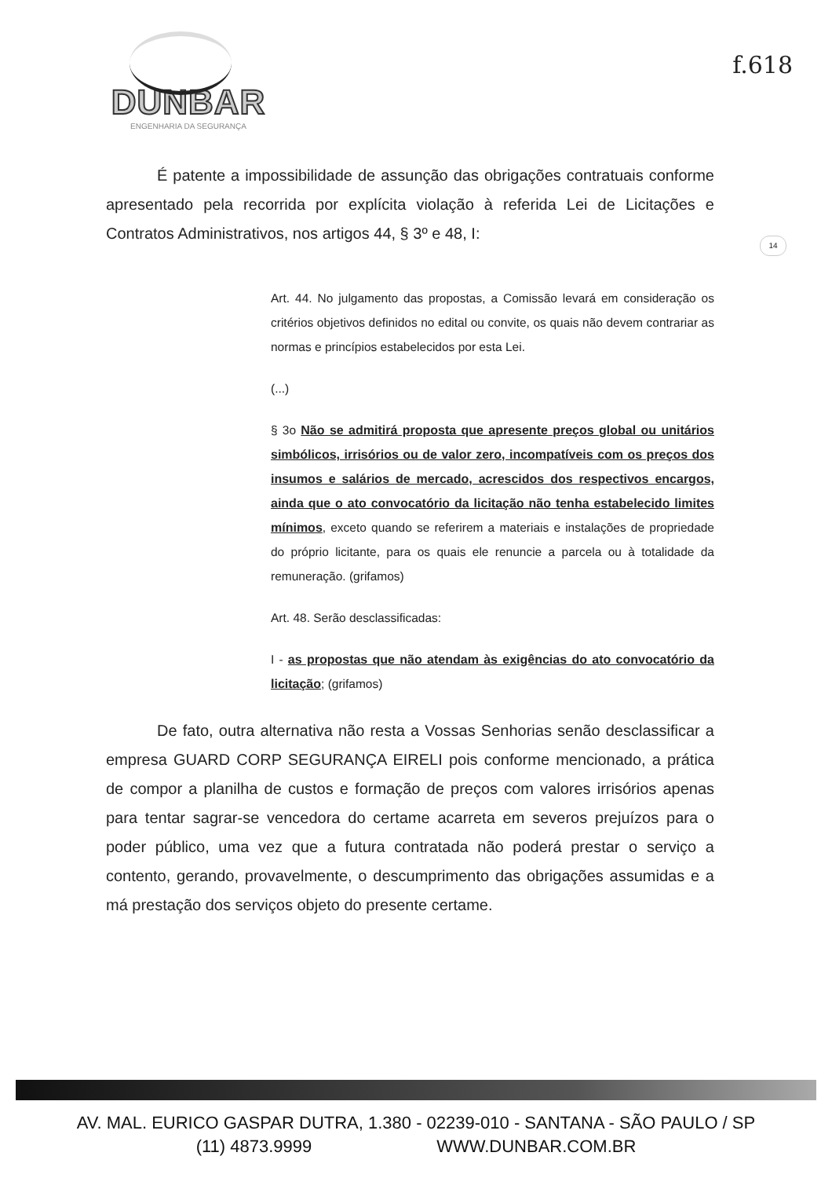DUNBAR
ENGENHARIA DA SEGURANÇA
f.618
14
É patente a impossibilidade de assunção das obrigações contratuais conforme apresentado pela recorrida por explícita violação à referida Lei de Licitações e Contratos Administrativos, nos artigos 44, § 3º e 48, I:
Art. 44. No julgamento das propostas, a Comissão levará em consideração os critérios objetivos definidos no edital ou convite, os quais não devem contrariar as normas e princípios estabelecidos por esta Lei.
(...)
§ 3o Não se admitirá proposta que apresente preços global ou unitários simbólicos, irrisórios ou de valor zero, incompatíveis com os preços dos insumos e salários de mercado, acrescidos dos respectivos encargos, ainda que o ato convocatório da licitação não tenha estabelecido limites mínimos, exceto quando se referirem a materiais e instalações de propriedade do próprio licitante, para os quais ele renuncie a parcela ou à totalidade da remuneração. (grifamos)
Art. 48. Serão desclassificadas:
I - as propostas que não atendam às exigências do ato convocatório da licitação; (grifamos)
De fato, outra alternativa não resta a Vossas Senhorias senão desclassificar a empresa GUARD CORP SEGURANÇA EIRELI pois conforme mencionado, a prática de compor a planilha de custos e formação de preços com valores irrisórios apenas para tentar sagrar-se vencedora do certame acarreta em severos prejuízos para o poder público, uma vez que a futura contratada não poderá prestar o serviço a contento, gerando, provavelmente, o descumprimento das obrigações assumidas e a má prestação dos serviços objeto do presente certame.
AV. MAL. EURICO GASPAR DUTRA, 1.380 - 02239-010 - SANTANA - SÃO PAULO / SP
(11) 4873.9999 WWW.DUNBAR.COM.BR